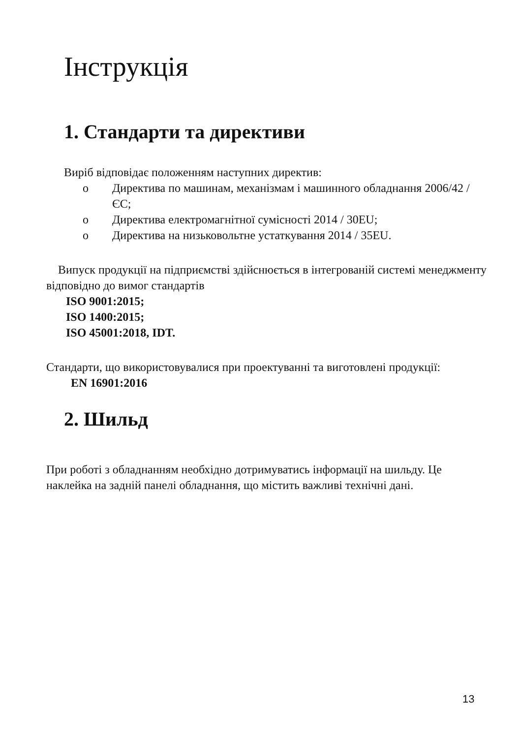Інструкція
1. Стандарти та директиви
Виріб відповідає положенням наступних директив:
o Директива по машинам, механізмам і машинного обладнання 2006/42 / ЄС;
o Директива електромагнітної сумісності 2014 / 30EU;
o Директива на низьковольтне устаткування 2014 / 35EU.
Випуск продукції на підприємстві здійснюється в інтегрованій системі менеджменту відповідно до вимог стандартів
ISO 9001:2015;
ISO 1400:2015;
ISO 45001:2018, IDT.
Стандарти, що використовувалися при проектуванні та виготовлені продукції:
EN 16901:2016
2. Шильд
При роботі з обладнанням необхідно дотримуватись інформації на шильду. Це наклейка на задній панелі обладнання, що містить важливі технічні дані.
13